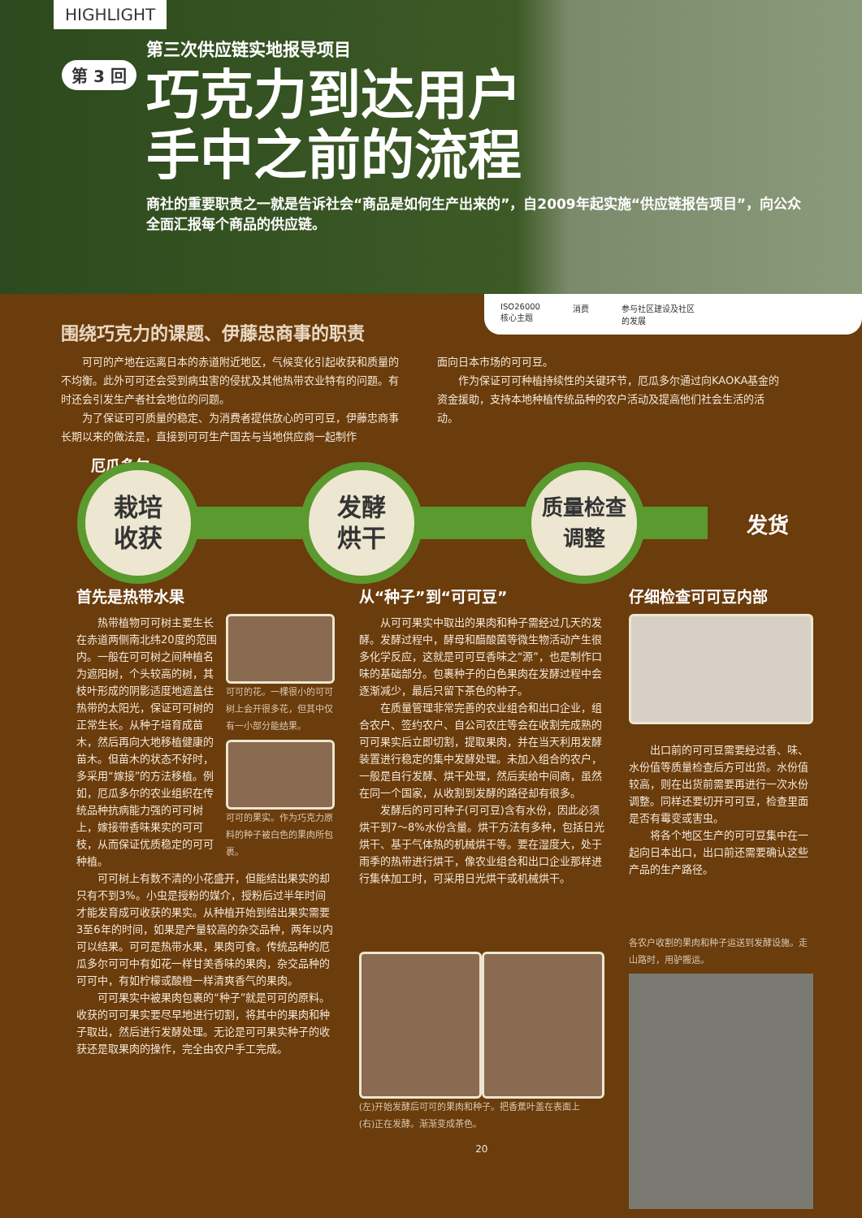HIGHLIGHT
第三次供应链实地报导项目
第 3 回
巧克力到达用户手中之前的流程
商社的重要职责之一就是告诉社会“商品是如何生产出来的”，自2009年起实施“供应链报告项目”，向公众全面汇报每个商品的供应链。
ISO26000
核心主题 消费 参与社区建设及社区
的发展
围绕巧克力的课题、伊藤忠商事的职责
　　可可的产地在远离日本的赤道附近地区，气候变化引起收获和质量的不均衡。此外可可还会受到病虫害的侵扰及其他热带农业特有的问题。有时还会引发生产者社会地位的问题。
　　为了保证可可质量的稳定、为消费者提供放心的可可豆，伊藤忠商事长期以来的做法是，直接到可可生产国去与当地供应商一起制作
面向日本市场的可可豆。
　　作为保证可可种植持续性的关键环节，厄瓜多尔通过向KAOKA基金的资金援助，支持本地种植传统品种的农户活动及提高他们社会生活的活动。
栽培
收获
发酵
烘干
质量检查
调整
发货
厄瓜多尔
首先是热带水果
　　热带植物可可树主要生长在赤道两侧南北纬20度的范围内。一般在可可树之间种植名为遮阳树，个头较高的树，其枝叶形成的阴影适度地遮盖住热带的太阳光，保证可可树的正常生长。从种子培育成苗木，然后再向大地移植健康的苗木。但苗木的状态不好时，多采用“嫁接”的方法移植。例如，厄瓜多尔的农业组织在传统品种抗病能力强的可可树上，嫁接带香味果实的可可枝，从而保证优质稳定的可可种植。
可可的花。一棵很小的可可树上会开很多花，但其中仅有一小部分能结果。
可可的果实。作为巧克力原料的种子被白色的果肉所包裹。
　　可可树上有数不清的小花盛开，但能结出果实的却只有不到3%。小虫是授粉的媒介，授粉后过半年时间才能发育成可收获的果实。从种植开始到结出果实需要3至6年的时间，如果是产量较高的杂交品种，两年以内可以结果。可可是热带水果，果肉可食。传统品种的厄瓜多尔可可中有如花一样甘美香味的果肉，杂交品种的可可中，有如柠檬或酸橙一样清爽香气的果肉。
　　可可果实中被果肉包裹的“种子”就是可可的原料。收获的可可果实要尽早地进行切割，将其中的果肉和种子取出，然后进行发酵处理。无论是可可果实种子的收获还是取果肉的操作，完全由农户手工完成。
从“种子”到“可可豆”
　　从可可果实中取出的果肉和种子需经过几天的发酵。发酵过程中，酵母和醋酸菌等微生物活动产生很多化学反应，这就是可可豆香味之“源”，也是制作口味的基础部分。包裹种子的白色果肉在发酵过程中会逐渐减少，最后只留下茶色的种子。
　　在质量管理非常完善的农业组合和出口企业，组合农户、签约农户、自公司农庄等会在收割完成熟的可可果实后立即切割，提取果肉，并在当天利用发酵装置进行稳定的集中发酵处理。未加入组合的农户，一般是自行发酵、烘干处理，然后卖给中间商，虽然在同一个国家，从收割到发酵的路径却有很多。
　　发酵后的可可种子(可可豆)含有水份，因此必须烘干到7～8%水份含量。烘干方法有多种，包括日光烘干、基于气体热的机械烘干等。要在湿度大，处于雨季的热带进行烘干，像农业组合和出口企业那样进行集体加工时，可采用日光烘干或机械烘干。
(左)开始发酵后可可的果肉和种子。把香蕉叶盖在表面上
(右)正在发酵。渐渐变成茶色。
20
仔细检查可可豆内部
　　出口前的可可豆需要经过香、味、水份值等质量检查后方可出货。水份值较高，则在出货前需要再进行一次水份调整。同样还要切开可可豆，检查里面是否有霉变或害虫。
　　将各个地区生产的可可豆集中在一起向日本出口，出口前还需要确认这些产品的生产路径。
各农户收割的果肉和种子运送到发酵设施。走山路时，用驴搬运。